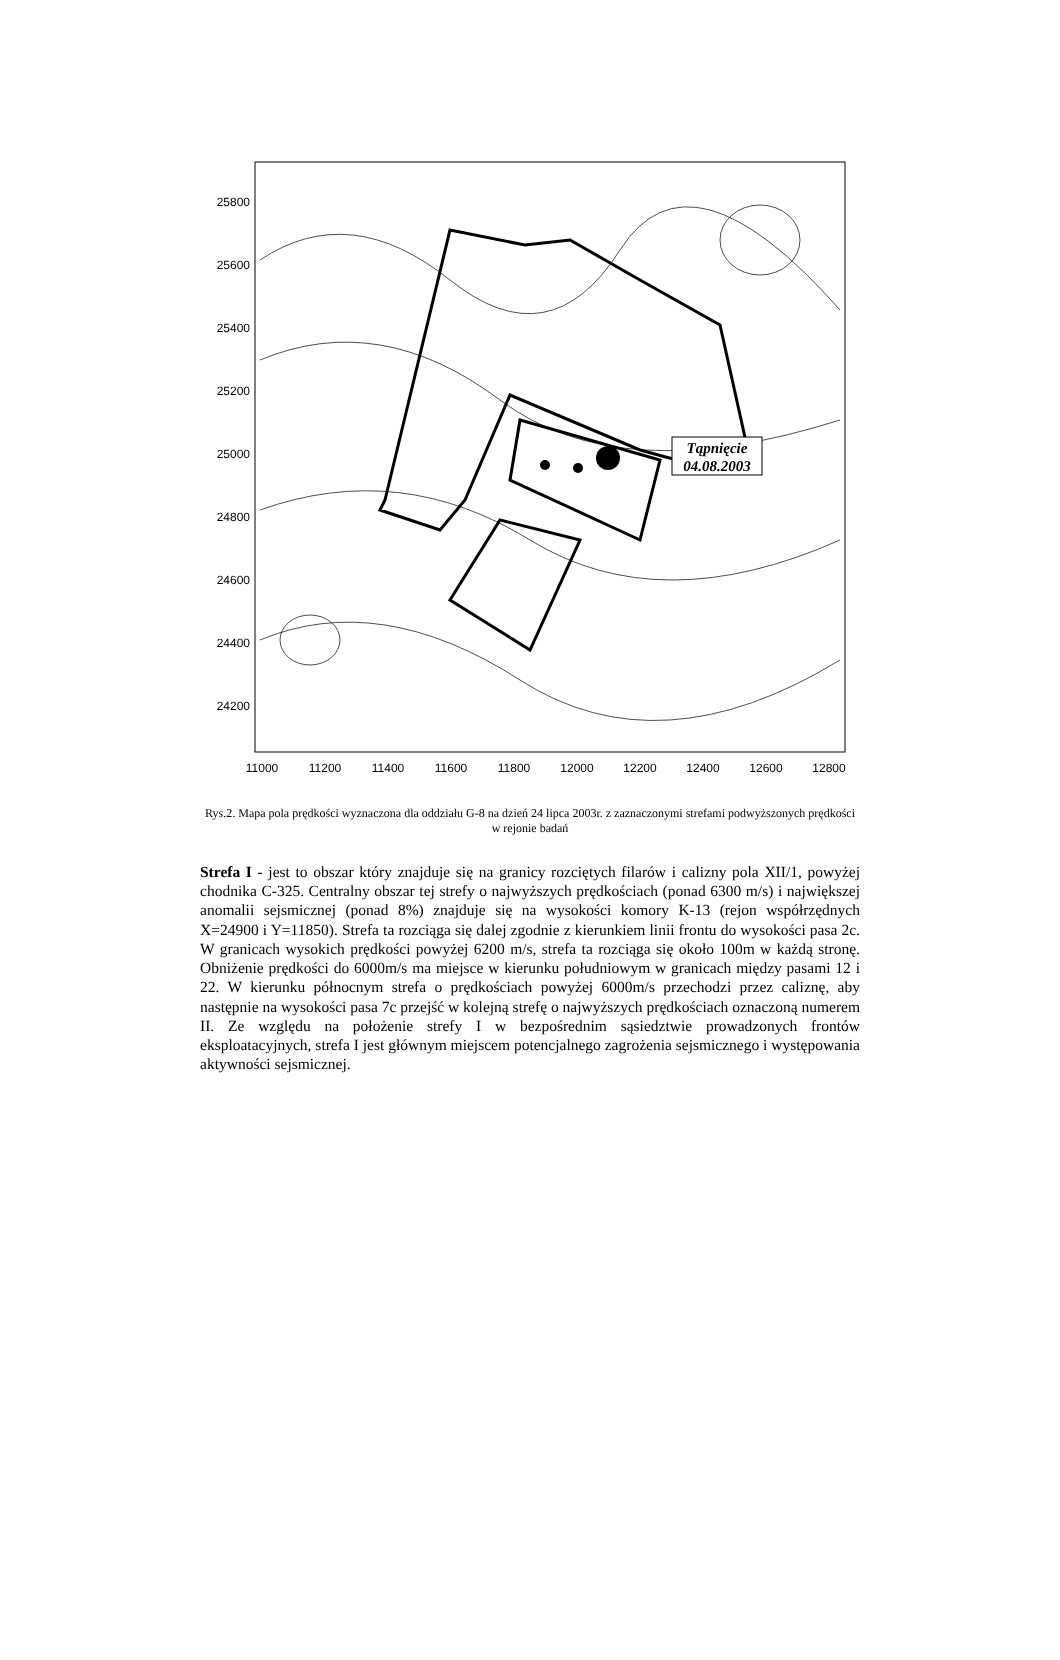Tąpnięcie
04.08.2003
25800
25600
25400
25200
25000
24800
24600
24400
24200
11000
11200
11400
11600
11800
12000
12200
12400
12600
12800
Rys.2. Mapa pola prędkości wyznaczona dla oddziału G-8 na dzień 24 lipca 2003r. z zaznaczonymi strefami podwyższonych prędkości w rejonie badań
Strefa I - jest to obszar który znajduje się na granicy rozciętych filarów i calizny pola XII/1, powyżej chodnika C-325. Centralny obszar tej strefy o najwyższych prędkościach (ponad 6300 m/s) i największej anomalii sejsmicznej (ponad 8%) znajduje się na wysokości komory K-13 (rejon współrzędnych X=24900 i Y=11850). Strefa ta rozciąga się dalej zgodnie z kierunkiem linii frontu do wysokości pasa 2c. W granicach wysokich prędkości powyżej 6200 m/s, strefa ta rozciąga się około 100m w każdą stronę. Obniżenie prędkości do 6000m/s ma miejsce w kierunku południowym w granicach między pasami 12 i 22. W kierunku północnym strefa o prędkościach powyżej 6000m/s przechodzi przez caliznę, aby następnie na wysokości pasa 7c przejść w kolejną strefę o najwyższych prędkościach oznaczoną numerem II. Ze względu na położenie strefy I w bezpośrednim sąsiedztwie prowadzonych frontów eksploatacyjnych, strefa I jest głównym miejscem potencjalnego zagrożenia sejsmicznego i występowania aktywności sejsmicznej.